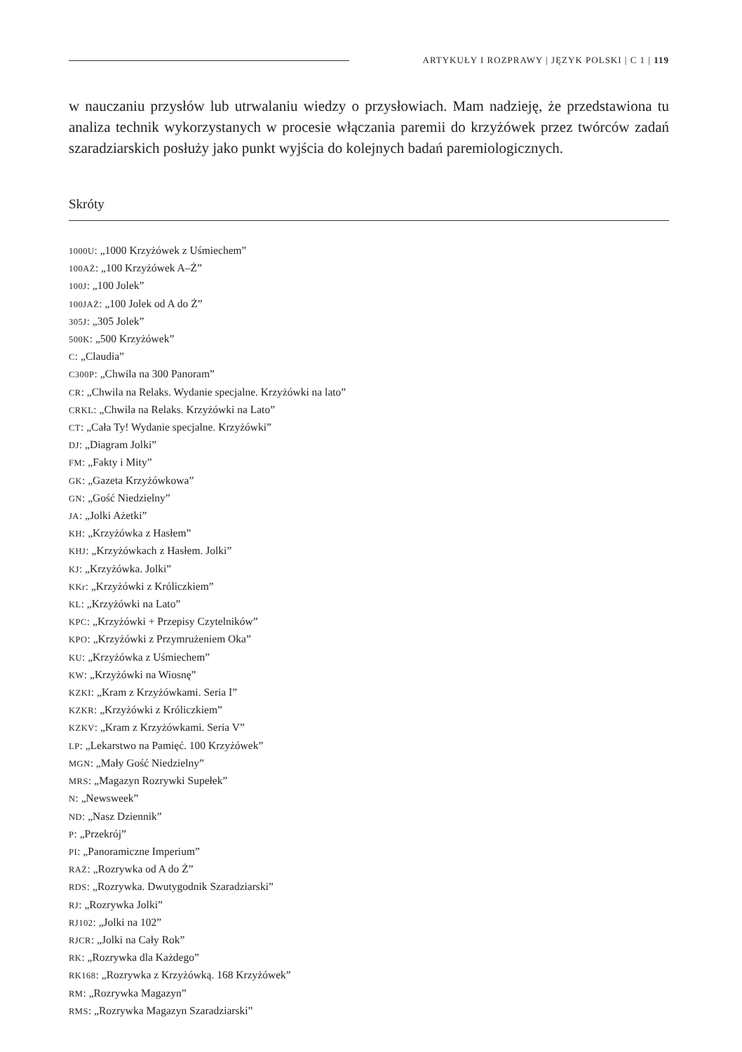ARTYKUŁY I ROZPRAWY | JĘZYK POLSKI | C 1 | 119
w nauczaniu przysłów lub utrwalaniu wiedzy o przysłowiach. Mam nadzieję, że przedstawiona tu analiza technik wykorzystanych w procesie włączania paremii do krzyżówek przez twórców zadań szaradziarskich posłuży jako punkt wyjścia do kolejnych badań paremiologicznych.
Skróty
1000U: „1000 Krzyżówek z Uśmiechem”
100AŻ: „100 Krzyżówek A–Ż”
100J: „100 Jolek”
100JAŻ: „100 Jolek od A do Ż”
305J: „305 Jolek”
500K: „500 Krzyżówek”
C: „Claudia”
C300P: „Chwila na 300 Panoram”
CR: „Chwila na Relaks. Wydanie specjalne. Krzyżówki na lato”
CRKL: „Chwila na Relaks. Krzyżówki na Lato”
CT: „Cała Ty! Wydanie specjalne. Krzyżówki”
DJ: „Diagram Jolki”
FM: „Fakty i Mity”
GK: „Gazeta Krzyżówkowa”
GN: „Gość Niedzielny”
JA: „Jolki Ażetki”
KH: „Krzyżówka z Hasłem”
KHJ: „Krzyżówkach z Hasłem. Jolki”
KJ: „Krzyżówka. Jolki”
KKr: „Krzyżówki z Króliczkiem”
KL: „Krzyżówki na Lato”
KPC: „Krzyżówki + Przepisy Czytelników”
KPO: „Krzyżówki z Przymrużeniem Oka”
KU: „Krzyżówka z Uśmiechem”
KW: „Krzyżówki na Wiosnę”
KZKI: „Kram z Krzyżówkami. Seria I”
KZKR: „Krzyżówki z Króliczkiem”
KZKV: „Kram z Krzyżówkami. Seria V”
LP: „Lekarstwo na Pamięć. 100 Krzyżówek”
MGN: „Mały Gość Niedzielny”
MRS: „Magazyn Rozrywki Supełek”
N: „Newsweek”
ND: „Nasz Dziennik”
P: „Przekrój”
PI: „Panoramiczne Imperium”
RAŻ: „Rozrywka od A do Ż”
RDS: „Rozrywka. Dwutygodnik Szaradziarski”
RJ: „Rozrywka Jolki”
RJ102: „Jolki na 102”
RJCR: „Jolki na Cały Rok”
RK: „Rozrywka dla Każdego”
RK168: „Rozrywka z Krzyżówką. 168 Krzyżówek”
RM: „Rozrywka Magazyn”
RMS: „Rozrywka Magazyn Szaradziarski”